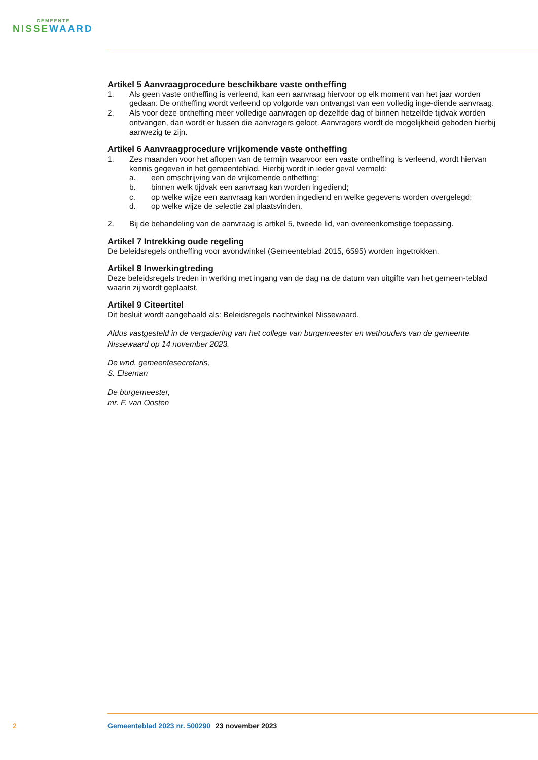GEMEENTE
NISSEWAARD
Artikel 5 Aanvraagprocedure beschikbare vaste ontheffing
1. Als geen vaste ontheffing is verleend, kan een aanvraag hiervoor op elk moment van het jaar worden gedaan. De ontheffing wordt verleend op volgorde van ontvangst van een volledig inge-diende aanvraag.
2. Als voor deze ontheffing meer volledige aanvragen op dezelfde dag of binnen hetzelfde tijdvak worden ontvangen, dan wordt er tussen die aanvragers geloot. Aanvragers wordt de mogelijkheid geboden hierbij aanwezig te zijn.
Artikel 6 Aanvraagprocedure vrijkomende vaste ontheffing
1. Zes maanden voor het aflopen van de termijn waarvoor een vaste ontheffing is verleend, wordt hiervan kennis gegeven in het gemeenteblad. Hierbij wordt in ieder geval vermeld:
a. een omschrijving van de vrijkomende ontheffing;
b. binnen welk tijdvak een aanvraag kan worden ingediend;
c. op welke wijze een aanvraag kan worden ingediend en welke gegevens worden overgelegd;
d. op welke wijze de selectie zal plaatsvinden.
2. Bij de behandeling van de aanvraag is artikel 5, tweede lid, van overeenkomstige toepassing.
Artikel 7 Intrekking oude regeling
De beleidsregels ontheffing voor avondwinkel (Gemeenteblad 2015, 6595) worden ingetrokken.
Artikel 8 Inwerkingtreding
Deze beleidsregels treden in werking met ingang van de dag na de datum van uitgifte van het gemeen-teblad waarin zij wordt geplaatst.
Artikel 9 Citeertitel
Dit besluit wordt aangehaald als: Beleidsregels nachtwinkel Nissewaard.
Aldus vastgesteld in de vergadering van het college van burgemeester en wethouders van de gemeente Nissewaard op 14 november 2023.
De wnd. gemeentesecretaris,
S. Elseman
De burgemeester,
mr. F. van Oosten
2 Gemeenteblad 2023 nr. 500290 23 november 2023